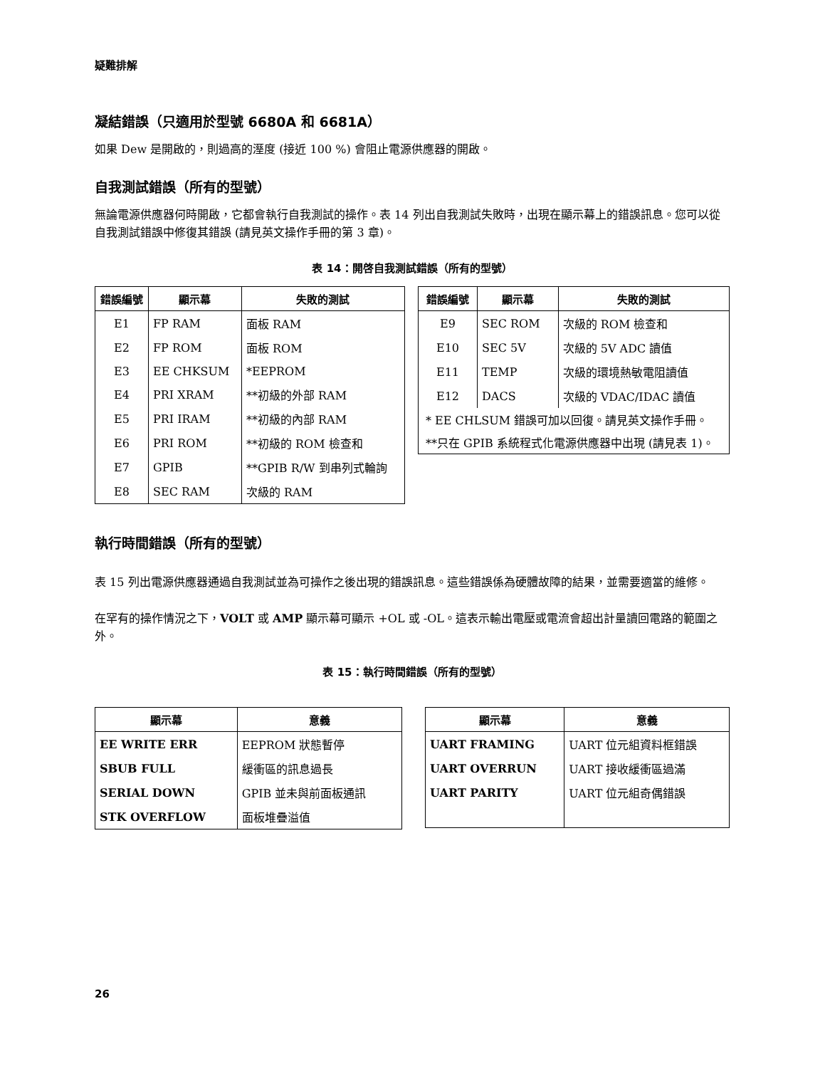疑難排解
凝結錯誤（只適用於型號 6680A 和 6681A）
如果 Dew 是開啟的，則過高的溼度 (接近 100 %) 會阻止電源供應器的開啟。
自我測試錯誤（所有的型號）
無論電源供應器何時開啟，它都會執行自我測試的操作。表 14 列出自我測試失敗時，出現在顯示幕上的錯誤訊息。您可以從自我測試錯誤中修復其錯誤 (請見英文操作手冊的第 3 章)。
表 14：開啓自我測試錯誤（所有的型號）
| 錯誤編號 | 顯示幕 | 失敗的測試 |
| --- | --- | --- |
| E1 | FP RAM | 面板 RAM |
| E2 | FP ROM | 面板 ROM |
| E3 | EE CHKSUM | *EEPROM |
| E4 | PRI XRAM | **初級的外部 RAM |
| E5 | PRI IRAM | **初級的內部 RAM |
| E6 | PRI ROM | **初級的 ROM 檢查和 |
| E7 | GPIB | **GPIB R/W 到串列式輪詢 |
| E8 | SEC RAM | 次級的 RAM |
| 錯誤編號 | 顯示幕 | 失敗的測試 |
| --- | --- | --- |
| E9 | SEC ROM | 次級的 ROM 檢查和 |
| E10 | SEC 5V | 次級的 5V ADC 讀值 |
| E11 | TEMP | 次級的環境熱敏電阻讀值 |
| E12 | DACS | 次級的 VDAC/IDAC 讀值 |
| * EE CHLSUM 錯誤可加以回復。請見英文操作手冊。 | | |
| **只在 GPIB 系統程式化電源供應器中出現 (請見表 1)。 | | |
執行時間錯誤（所有的型號）
表 15 列出電源供應器通過自我測試並為可操作之後出現的錯誤訊息。這些錯誤係為硬體故障的結果，並需要適當的維修。
在罕有的操作情況之下，VOLT 或 AMP 顯示幕可顯示 +OL 或 -OL。這表示輸出電壓或電流會超出計量讀回電路的範圍之外。
表 15：執行時間錯誤（所有的型號）
| 顯示幕 | 意義 |
| --- | --- |
| EE WRITE ERR | EEPROM 狀態暫停 |
| SBUB FULL | 緩衝區的訊息過長 |
| SERIAL DOWN | GPIB 並未與前面板通訊 |
| STK OVERFLOW | 面板堆疊溢值 |
| 顯示幕 | 意義 |
| --- | --- |
| UART FRAMING | UART 位元組資料框錯誤 |
| UART OVERRUN | UART 接收緩衝區過滿 |
| UART PARITY | UART 位元組奇偶錯誤 |
26